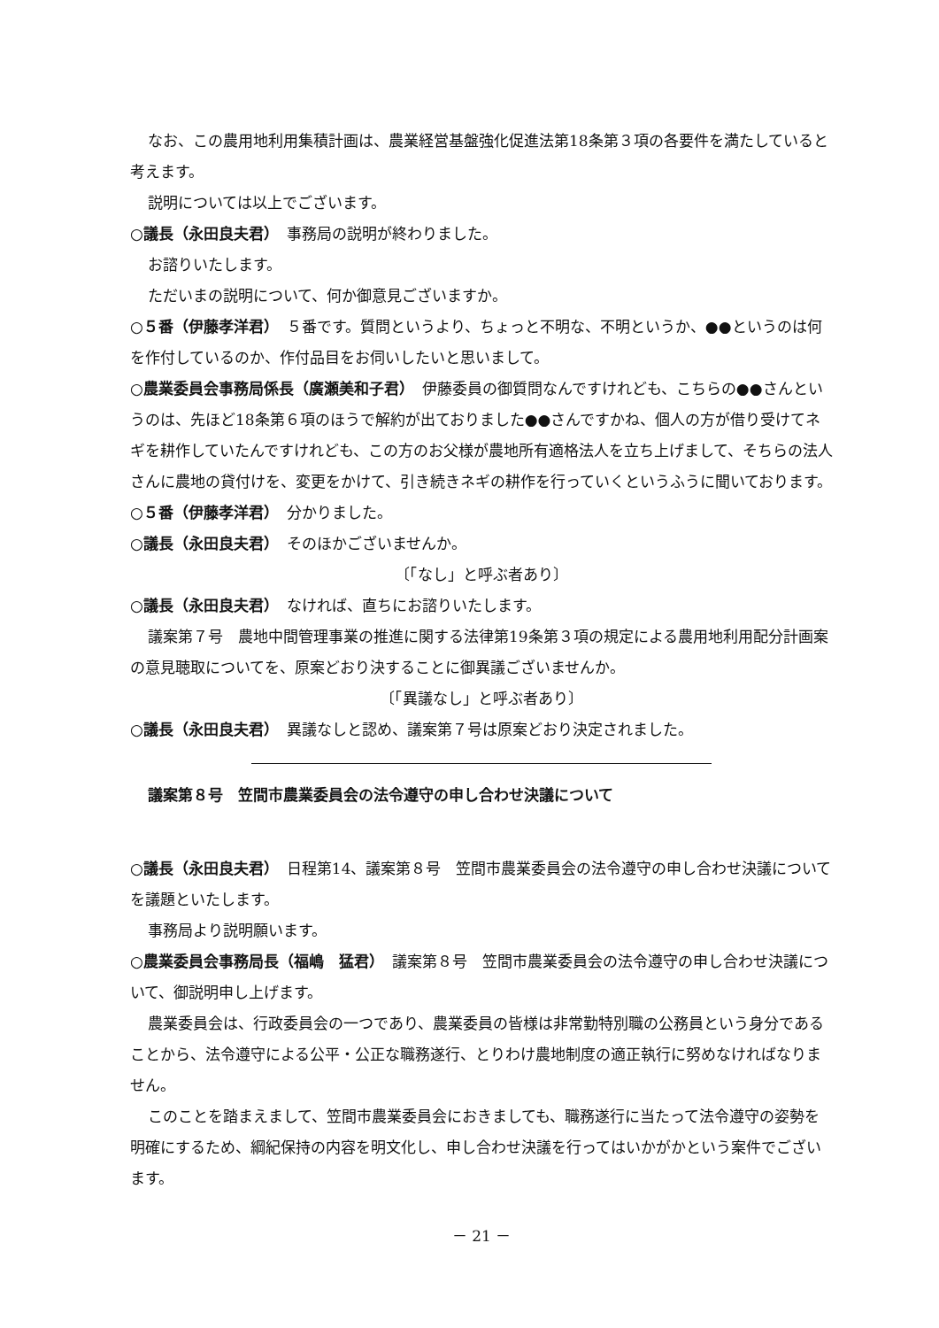なお、この農用地利用集積計画は、農業経営基盤強化促進法第18条第３項の各要件を満たしていると考えます。
説明については以上でございます。
○議長（永田良夫君）　事務局の説明が終わりました。
お諮りいたします。
ただいまの説明について、何か御意見ございますか。
○５番（伊藤孝洋君）　５番です。質問というより、ちょっと不明な、不明というか、●●というのは何を作付しているのか、作付品目をお伺いしたいと思いまして。
○農業委員会事務局係長（廣瀬美和子君）　伊藤委員の御質問なんですけれども、こちらの●●さんというのは、先ほど18条第６項のほうで解約が出ておりました●●さんですかね、個人の方が借り受けてネギを耕作していたんですけれども、この方のお父様が農地所有適格法人を立ち上げまして、そちらの法人さんに農地の貸付けを、変更をかけて、引き続きネギの耕作を行っていくというふうに聞いております。
○５番（伊藤孝洋君）　分かりました。
○議長（永田良夫君）　そのほかございませんか。
〔「なし」と呼ぶ者あり〕
○議長（永田良夫君）　なければ、直ちにお諮りいたします。
議案第７号　農地中間管理事業の推進に関する法律第19条第３項の規定による農用地利用配分計画案の意見聴取についてを、原案どおり決することに御異議ございませんか。
〔「異議なし」と呼ぶ者あり〕
○議長（永田良夫君）　異議なしと認め、議案第７号は原案どおり決定されました。
議案第８号　笠間市農業委員会の法令遵守の申し合わせ決議について
○議長（永田良夫君）　日程第14、議案第８号　笠間市農業委員会の法令遵守の申し合わせ決議についてを議題といたします。
事務局より説明願います。
○農業委員会事務局長（福嶋　猛君）　議案第８号　笠間市農業委員会の法令遵守の申し合わせ決議について、御説明申し上げます。
農業委員会は、行政委員会の一つであり、農業委員の皆様は非常勤特別職の公務員という身分であることから、法令遵守による公平・公正な職務遂行、とりわけ農地制度の適正執行に努めなければなりません。
このことを踏まえまして、笠間市農業委員会におきましても、職務遂行に当たって法令遵守の姿勢を明確にするため、綱紀保持の内容を明文化し、申し合わせ決議を行ってはいかがかという案件でございます。
－ 21 －